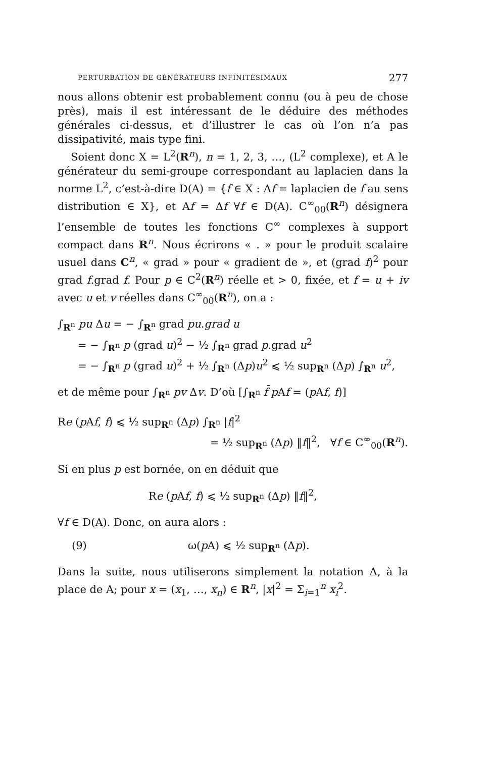PERTURBATION DE GÉNÉRATEURS INFINITÉSIMAUX 277
nous allons obtenir est probablement connu (ou à peu de chose près), mais il est intéressant de le déduire des méthodes générales ci-dessus, et d’illustrer le cas où l’on n’a pas dissipativité, mais type fini.
Soient donc X = L<sup>2</sup>(R<sup>n</sup>), n = 1, 2, 3, …, (L<sup>2</sup> complexe), et A le générateur du semi-groupe correspondant au laplacien dans la norme L<sup>2</sup>, c’est-à-dire D(A) = {f ∈ X : Δf = laplacien de f au sens distribution ∈ X}, et Af = Δf ∀f ∈ D(A). C<sup>∞</sup><sub>00</sub>(R<sup>n</sup>) désignera l’ensemble de toutes les fonctions C<sup>∞</sup> complexes à support compact dans R<sup>n</sup>. Nous écrirons « . » pour le produit scalaire usuel dans C<sup>n</sup>, « grad » pour « gradient de », et (grad f)<sup>2</sup> pour grad f.grad f. Pour p ∈ C<sup>2</sup>(R<sup>n</sup>) réelle et > 0, fixée, et f = u + iv avec u et v réelles dans C<sup>∞</sup><sub>00</sub>(R<sup>n</sup>), on a :
∫<sub>R<sup>n</sup></sub> pu Δu = − ∫<sub>R<sup>n</sup></sub> grad pu.grad u
= − ∫<sub>R<sup>n</sup></sub> p (grad u)<sup>2</sup> − ½ ∫<sub>R<sup>n</sup></sub> grad p.grad u<sup>2</sup>
= − ∫<sub>R<sup>n</sup></sub> p (grad u)<sup>2</sup> + ½ ∫<sub>R<sup>n</sup></sub> (Δp)u<sup>2</sup> ⩽ ½ sup<sub>R<sup>n</sup></sub> (Δp) ∫<sub>R<sup>n</sup></sub> u<sup>2</sup>,
et de même pour ∫<sub>R<sup>n</sup></sub> pv Δv. D’où [∫<sub>R<sup>n</sup></sub> f̄ p Af = (p Af, f)]
Re (p Af, f) ⩽ ½ sup<sub>R<sup>n</sup></sub> (Δp) ∫<sub>R<sup>n</sup></sub> |f|<sup>2</sup>
= ½ sup<sub>R<sup>n</sup></sub> (Δp) ‖f‖<sup>2</sup>, ∀f ∈ C<sup>∞</sup><sub>00</sub>(R<sup>n</sup>).
Si en plus p est bornée, on en déduit que
Re (p Af, f) ⩽ ½ sup<sub>R<sup>n</sup></sub> (Δp) ‖f‖<sup>2</sup>,
∀f ∈ D(A). Donc, on aura alors :
(9) ω(p A) ⩽ ½ sup<sub>R<sup>n</sup></sub> (Δp).
Dans la suite, nous utiliserons simplement la notation Δ, à la place de A; pour x = (x<sub>1</sub>, …, x<sub>n</sub>) ∈ R<sup>n</sup>, |x|<sup>2</sup> = Σ<sub>i=1</sub><sup>n</sup> x<sub>i</sub><sup>2</sup>.